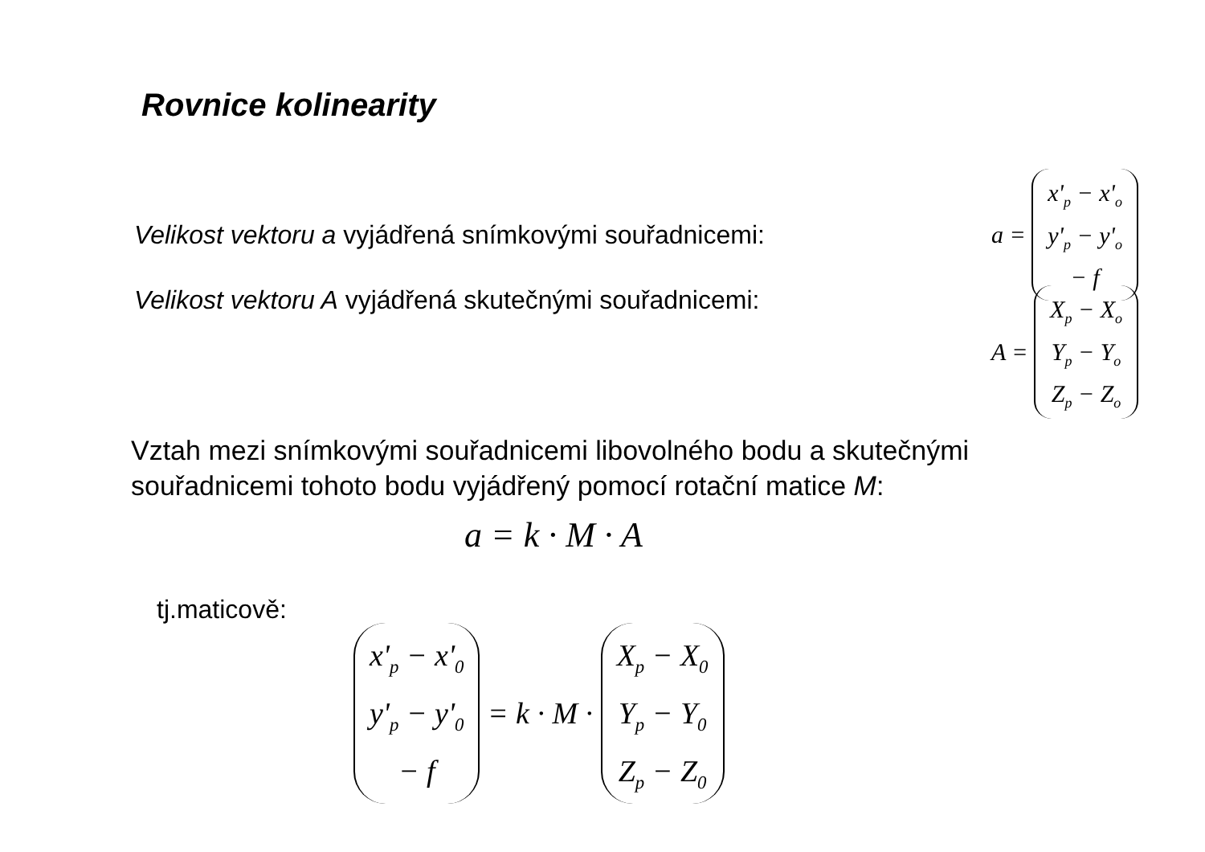Rovnice kolinearity
Velikost vektoru a vyjádřená snímkovými souřadnicemi:
a =
x'<sub>p</sub> − x'<sub>o</sub>
y'<sub>p</sub> − y'<sub>o</sub>
− f
Velikost vektoru A vyjádřená skutečnými souřadnicemi:
A =
X<sub>p</sub> − X<sub>o</sub>
Y<sub>p</sub> − Y<sub>o</sub>
Z<sub>p</sub> − Z<sub>o</sub>
Vztah mezi snímkovými souřadnicemi libovolného bodu a skutečnými
souřadnicemi tohoto bodu vyjádřený pomocí rotační matice M:
a = k · M · A
tj.maticově:
x'<sub>p</sub> − x'<sub>0</sub>
y'<sub>p</sub> − y'<sub>0</sub>
− f
= k · M ·
X<sub>p</sub> − X<sub>0</sub>
Y<sub>p</sub> − Y<sub>0</sub>
Z<sub>p</sub> − Z<sub>0</sub>